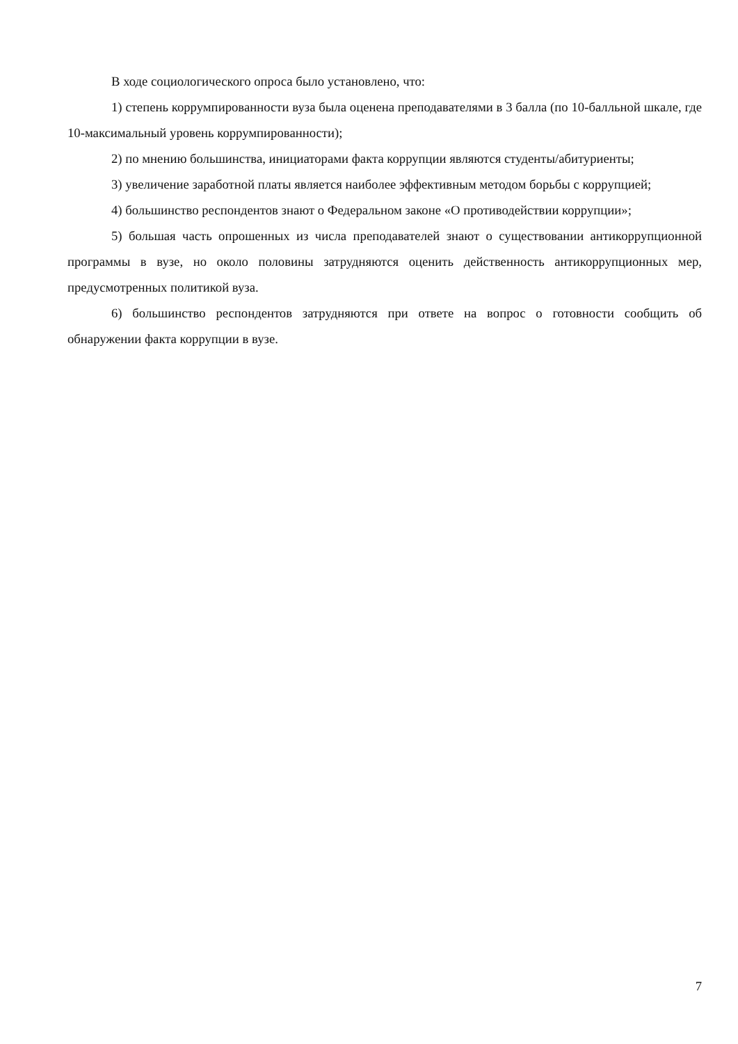В ходе социологического опроса было установлено, что:
1) степень коррумпированности вуза была оценена преподавателями в 3 балла (по 10-балльной шкале, где 10-максимальный уровень коррумпированности);
2) по мнению большинства, инициаторами факта коррупции являются студенты/абитуриенты;
3) увеличение заработной платы является наиболее эффективным методом борьбы с коррупцией;
4) большинство респондентов знают о Федеральном законе «О противодействии коррупции»;
5) большая часть опрошенных из числа преподавателей знают о существовании антикоррупционной программы в вузе, но около половины затрудняются оценить действенность антикоррупционных мер, предусмотренных политикой вуза.
6) большинство респондентов затрудняются при ответе на вопрос о готовности сообщить об обнаружении факта коррупции в вузе.
7